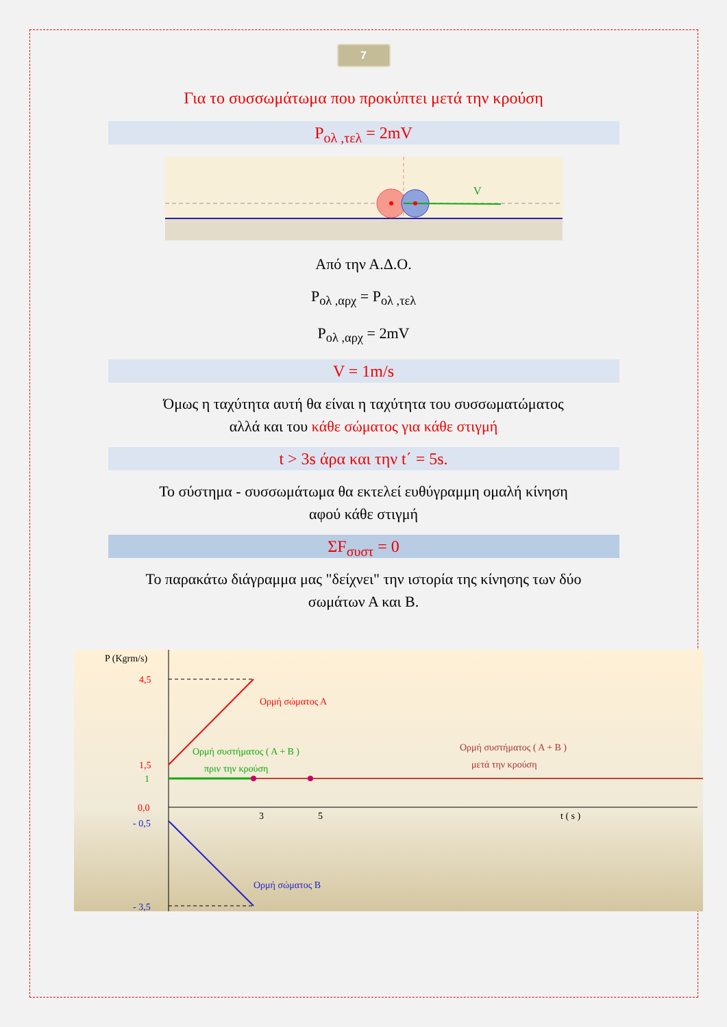7
Για το συσσωμάτωμα που προκύπτει μετά την κρούση
P<sub>ολ ,τελ</sub> = 2mV
V
Από την Α.Δ.Ο.
P<sub>ολ ,αρχ</sub> = P<sub>ολ ,τελ</sub>
P<sub>ολ ,αρχ</sub> = 2mV
V = 1m/s
Όμως η ταχύτητα αυτή θα είναι η ταχύτητα του συσσωματώματος
αλλά και του κάθε σώματος για κάθε στιγμή
t > 3s άρα και την t΄ = 5s.
Το σύστημα - συσσωμάτωμα θα εκτελεί ευθύγραμμη ομαλή κίνηση
αφού κάθε στιγμή
ΣF<sub>συστ</sub> = 0
Το παρακάτω διάγραμμα μας "δείχνει" την ιστορία της κίνησης των δύο
σωμάτων Α και Β.
P (Kgrm/s)
4,5
1,5
1
0,0
- 0,5
- 3,5
3
5
t ( s )
Ορμή σώματος Α
Ορμή συστήματος ( Α + Β )
πριν την κρούση
Ορμή συστήματος ( Α + Β )
μετά την κρούση
Ορμή σώματος Β